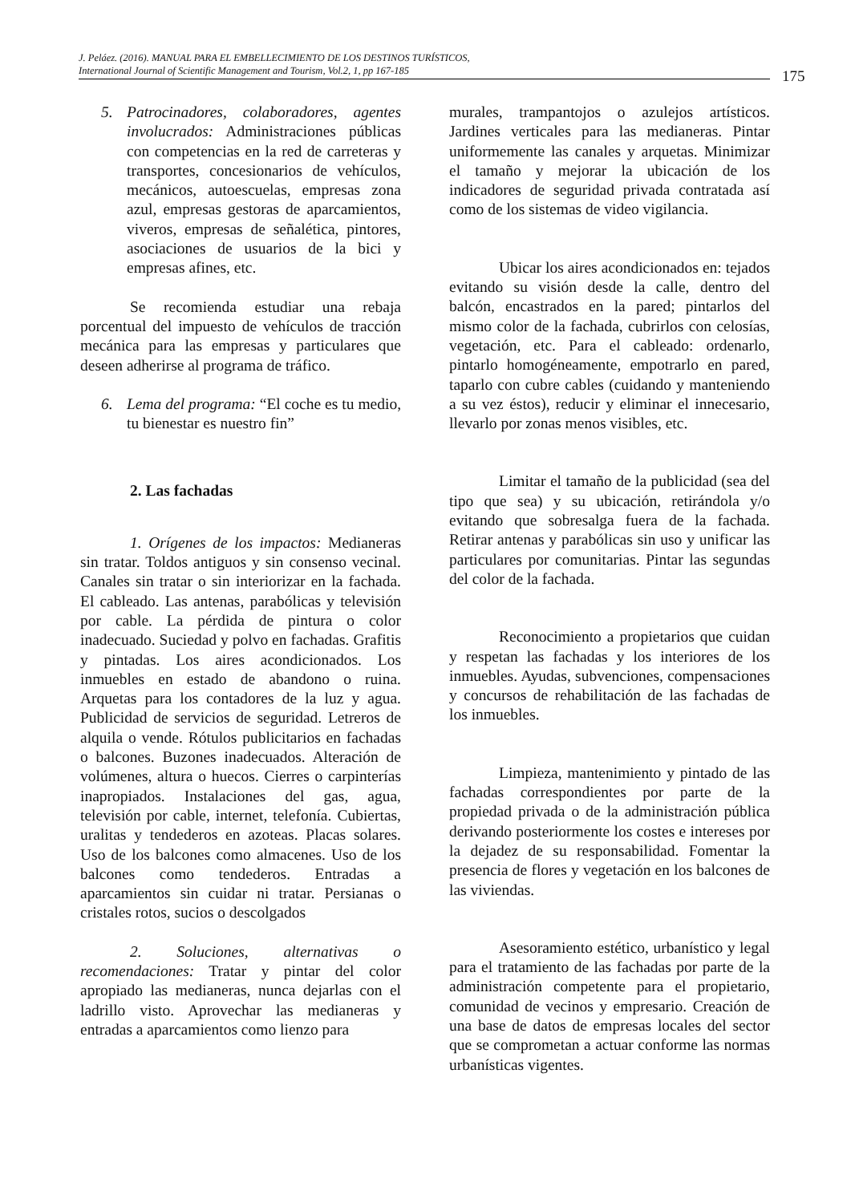J. Peláez. (2016). MANUAL PARA EL EMBELLECIMIENTO DE LOS DESTINOS TURÍSTICOS,
International Journal of Scientific Management and Tourism, Vol.2, 1, pp 167-185
175
5. Patrocinadores, colaboradores, agentes involucrados: Administraciones públicas con competencias en la red de carreteras y transportes, concesionarios de vehículos, mecánicos, autoescuelas, empresas zona azul, empresas gestoras de aparcamientos, viveros, empresas de señalética, pintores, asociaciones de usuarios de la bici y empresas afines, etc.
Se recomienda estudiar una rebaja porcentual del impuesto de vehículos de tracción mecánica para las empresas y particulares que deseen adherirse al programa de tráfico.
6. Lema del programa: “El coche es tu medio, tu bienestar es nuestro fin”
2. Las fachadas
1. Orígenes de los impactos: Medianeras sin tratar. Toldos antiguos y sin consenso vecinal. Canales sin tratar o sin interiorizar en la fachada. El cableado. Las antenas, parabólicas y televisión por cable. La pérdida de pintura o color inadecuado. Suciedad y polvo en fachadas. Grafitis y pintadas. Los aires acondicionados. Los inmuebles en estado de abandono o ruina. Arquetas para los contadores de la luz y agua. Publicidad de servicios de seguridad. Letreros de alquila o vende. Rótulos publicitarios en fachadas o balcones. Buzones inadecuados. Alteración de volúmenes, altura o huecos. Cierres o carpinterías inapropiados. Instalaciones del gas, agua, televisión por cable, internet, telefonía. Cubiertas, uralitas y tendederos en azoteas. Placas solares. Uso de los balcones como almacenes. Uso de los balcones como tendederos. Entradas a aparcamientos sin cuidar ni tratar. Persianas o cristales rotos, sucios o descolgados
2. Soluciones, alternativas o recomendaciones: Tratar y pintar del color apropiado las medianeras, nunca dejarlas con el ladrillo visto. Aprovechar las medianeras y entradas a aparcamientos como lienzo para
murales, trampantojos o azulejos artísticos. Jardines verticales para las medianeras. Pintar uniformemente las canales y arquetas. Minimizar el tamaño y mejorar la ubicación de los indicadores de seguridad privada contratada así como de los sistemas de video vigilancia.
Ubicar los aires acondicionados en: tejados evitando su visión desde la calle, dentro del balcón, encastrados en la pared; pintarlos del mismo color de la fachada, cubrirlos con celosías, vegetación, etc. Para el cableado: ordenarlo, pintarlo homogéneamente, empotrarlo en pared, taparlo con cubre cables (cuidando y manteniendo a su vez éstos), reducir y eliminar el innecesario, llevarlo por zonas menos visibles, etc.
Limitar el tamaño de la publicidad (sea del tipo que sea) y su ubicación, retirándola y/o evitando que sobresalga fuera de la fachada. Retirar antenas y parabólicas sin uso y unificar las particulares por comunitarias. Pintar las segundas del color de la fachada.
Reconocimiento a propietarios que cuidan y respetan las fachadas y los interiores de los inmuebles. Ayudas, subvenciones, compensaciones y concursos de rehabilitación de las fachadas de los inmuebles.
Limpieza, mantenimiento y pintado de las fachadas correspondientes por parte de la propiedad privada o de la administración pública derivando posteriormente los costes e intereses por la dejadez de su responsabilidad. Fomentar la presencia de flores y vegetación en los balcones de las viviendas.
Asesoramiento estético, urbanístico y legal para el tratamiento de las fachadas por parte de la administración competente para el propietario, comunidad de vecinos y empresario. Creación de una base de datos de empresas locales del sector que se comprometan a actuar conforme las normas urbanísticas vigentes.